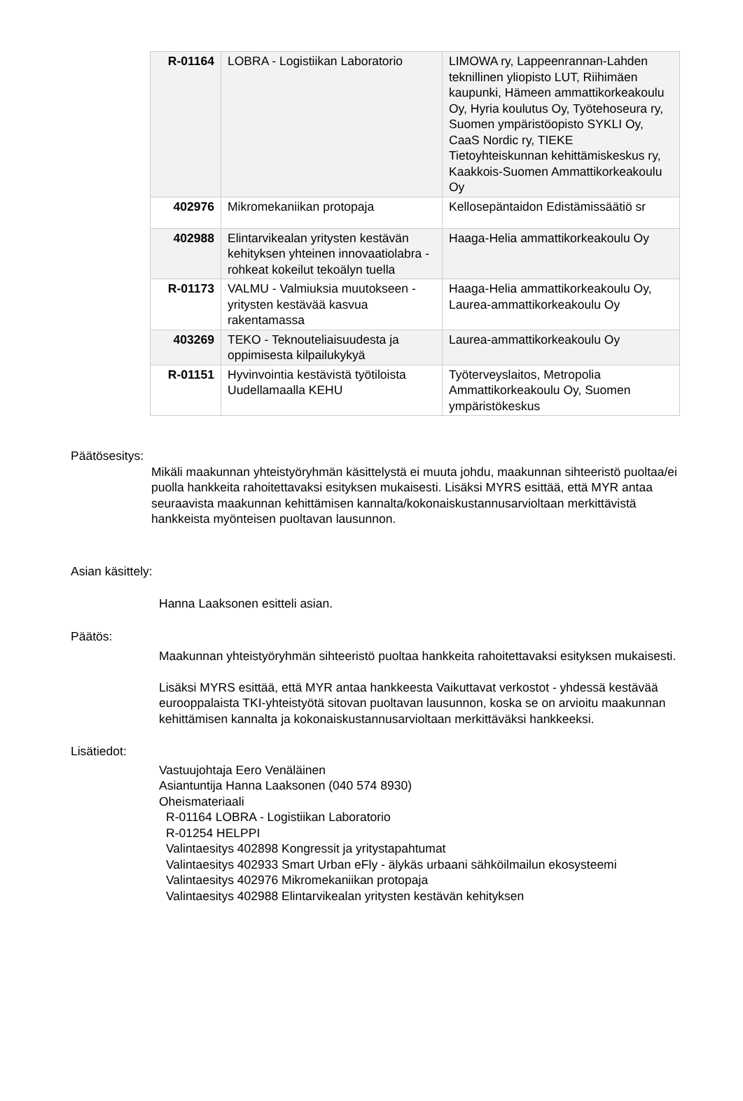| R-01164 | LOBRA - Logistiikan Laboratorio | LIMOWA ry, Lappeenrannan-Lahden teknillinen yliopisto LUT, Riihimäen kaupunki, Hämeen ammattikorkeakoulu Oy, Hyria koulutus Oy, Työtehoseura ry, Suomen ympäristöopisto SYKLI Oy, CaaS Nordic ry, TIEKE Tietoyhteiskunnan kehittämiskeskus ry, Kaakkois-Suomen Ammattikorkeakoulu Oy |
| 402976 | Mikromekaniikan protopaja | Kellosepäntaidon Edistämissäätiö sr |
| 402988 | Elintarvikealan yritysten kestävän kehityksen yhteinen innovaatiolabra - rohkeat kokeilut tekoälyn tuella | Haaga-Helia ammattikorkeakoulu Oy |
| R-01173 | VALMU - Valmiuksia muutokseen - yritysten kestävää kasvua rakentamassa | Haaga-Helia ammattikorkeakoulu Oy, Laurea-ammattikorkeakoulu Oy |
| 403269 | TEKO - Teknouteliaisuudesta ja oppimisesta kilpailukykyä | Laurea-ammattikorkeakoulu Oy |
| R-01151 | Hyvinvointia kestävistä työtiloista Uudellamaalla KEHU | Työterveyslaitos, Metropolia Ammattikorkeakoulu Oy, Suomen ympäristökeskus |
Päätösesitys:
Mikäli maakunnan yhteistyöryhmän käsittelystä ei muuta johdu, maakunnan sihteeristö puoltaa/ei puolla hankkeita rahoitettavaksi esityksen mukaisesti. Lisäksi MYRS esittää, että MYR antaa seuraavista maakunnan kehittämisen kannalta/kokonaiskustannusarvioltaan merkittävistä hankkeista myönteisen puoltavan lausunnon.
Asian käsittely:
Hanna Laaksonen esitteli asian.
Päätös:
Maakunnan yhteistyöryhmän sihteeristö puoltaa hankkeita rahoitettavaksi esityksen mukaisesti.
Lisäksi MYRS esittää, että MYR antaa hankkeesta Vaikuttavat verkostot - yhdessä kestävää eurooppalaista TKI-yhteistyötä sitovan puoltavan lausunnon, koska se on arvioitu maakunnan kehittämisen kannalta ja kokonaiskustannusarvioltaan merkittäväksi hankkeeksi.
Lisätiedot:
Vastuujohtaja Eero Venäläinen
Asiantuntija Hanna Laaksonen (040 574 8930)
Oheismateriaali
R-01164 LOBRA - Logistiikan Laboratorio
R-01254 HELPPI
Valintaesitys 402898 Kongressit ja yritystapahtumat
Valintaesitys 402933 Smart Urban eFly - älykäs urbaani sähköilmailun ekosysteemi
Valintaesitys 402976 Mikromekaniikan protopaja
Valintaesitys 402988 Elintarvikealan yritysten kestävän kehityksen